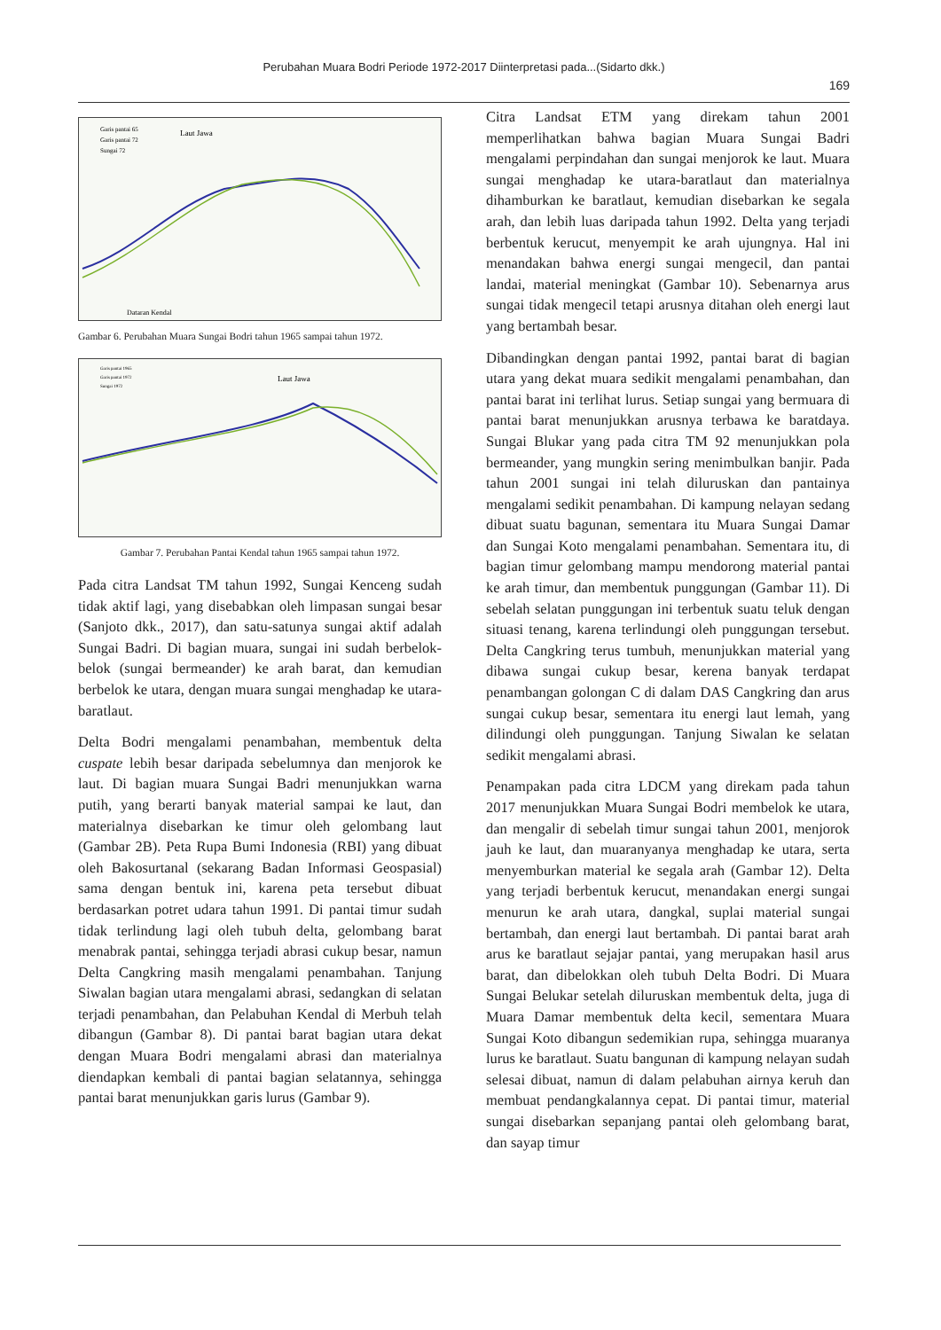Perubahan Muara Bodri Periode 1972-2017 Diinterpretasi pada...(Sidarto dkk.)
169
Laut Jawa
Garis pantai 65
Garis pantai 72
Sungai 72
Dataran Kendal
Gambar 6. Perubahan Muara Sungai Bodri tahun 1965 sampai tahun 1972.
Laut Jawa
Garis pantai 1965
Garis pantai 1972
Sungai 1972
Gambar 7. Perubahan Pantai Kendal tahun 1965 sampai tahun 1972.
Pada citra Landsat TM tahun 1992, Sungai Kenceng sudah tidak aktif lagi, yang disebabkan oleh limpasan sungai besar (Sanjoto dkk., 2017), dan satu-satunya sungai aktif adalah Sungai Badri. Di bagian muara, sungai ini sudah berbelok-belok (sungai bermeander) ke arah barat, dan kemudian berbelok ke utara, dengan muara sungai menghadap ke utara-baratlaut.
Delta Bodri mengalami penambahan, membentuk delta cuspate lebih besar daripada sebelumnya dan menjorok ke laut. Di bagian muara Sungai Badri menunjukkan warna putih, yang berarti banyak material sampai ke laut, dan materialnya disebarkan ke timur oleh gelombang laut (Gambar 2B). Peta Rupa Bumi Indonesia (RBI) yang dibuat oleh Bakosurtanal (sekarang Badan Informasi Geospasial) sama dengan bentuk ini, karena peta tersebut dibuat berdasarkan potret udara tahun 1991. Di pantai timur sudah tidak terlindung lagi oleh tubuh delta, gelombang barat menabrak pantai, sehingga terjadi abrasi cukup besar, namun Delta Cangkring masih mengalami penambahan. Tanjung Siwalan bagian utara mengalami abrasi, sedangkan di selatan terjadi penambahan, dan Pelabuhan Kendal di Merbuh telah dibangun (Gambar 8). Di pantai barat bagian utara dekat dengan Muara Bodri mengalami abrasi dan materialnya diendapkan kembali di pantai bagian selatannya, sehingga pantai barat menunjukkan garis lurus (Gambar 9).
Citra Landsat ETM yang direkam tahun 2001 memperlihatkan bahwa bagian Muara Sungai Badri mengalami perpindahan dan sungai menjorok ke laut. Muara sungai menghadap ke utara-baratlaut dan materialnya dihamburkan ke baratlaut, kemudian disebarkan ke segala arah, dan lebih luas daripada tahun 1992. Delta yang terjadi berbentuk kerucut, menyempit ke arah ujungnya. Hal ini menandakan bahwa energi sungai mengecil, dan pantai landai, material meningkat (Gambar 10). Sebenarnya arus sungai tidak mengecil tetapi arusnya ditahan oleh energi laut yang bertambah besar.
Dibandingkan dengan pantai 1992, pantai barat di bagian utara yang dekat muara sedikit mengalami penambahan, dan pantai barat ini terlihat lurus. Setiap sungai yang bermuara di pantai barat menunjukkan arusnya terbawa ke baratdaya. Sungai Blukar yang pada citra TM 92 menunjukkan pola bermeander, yang mungkin sering menimbulkan banjir. Pada tahun 2001 sungai ini telah diluruskan dan pantainya mengalami sedikit penambahan. Di kampung nelayan sedang dibuat suatu bagunan, sementara itu Muara Sungai Damar dan Sungai Koto mengalami penambahan. Sementara itu, di bagian timur gelombang mampu mendorong material pantai ke arah timur, dan membentuk punggungan (Gambar 11). Di sebelah selatan punggungan ini terbentuk suatu teluk dengan situasi tenang, karena terlindungi oleh punggungan tersebut. Delta Cangkring terus tumbuh, menunjukkan material yang dibawa sungai cukup besar, kerena banyak terdapat penambangan golongan C di dalam DAS Cangkring dan arus sungai cukup besar, sementara itu energi laut lemah, yang dilindungi oleh punggungan. Tanjung Siwalan ke selatan sedikit mengalami abrasi.
Penampakan pada citra LDCM yang direkam pada tahun 2017 menunjukkan Muara Sungai Bodri membelok ke utara, dan mengalir di sebelah timur sungai tahun 2001, menjorok jauh ke laut, dan muaranyanya menghadap ke utara, serta menyemburkan material ke segala arah (Gambar 12). Delta yang terjadi berbentuk kerucut, menandakan energi sungai menurun ke arah utara, dangkal, suplai material sungai bertambah, dan energi laut bertambah. Di pantai barat arah arus ke baratlaut sejajar pantai, yang merupakan hasil arus barat, dan dibelokkan oleh tubuh Delta Bodri. Di Muara Sungai Belukar setelah diluruskan membentuk delta, juga di Muara Damar membentuk delta kecil, sementara Muara Sungai Koto dibangun sedemikian rupa, sehingga muaranya lurus ke baratlaut. Suatu bangunan di kampung nelayan sudah selesai dibuat, namun di dalam pelabuhan airnya keruh dan membuat pendangkalannya cepat. Di pantai timur, material sungai disebarkan sepanjang pantai oleh gelombang barat, dan sayap timur